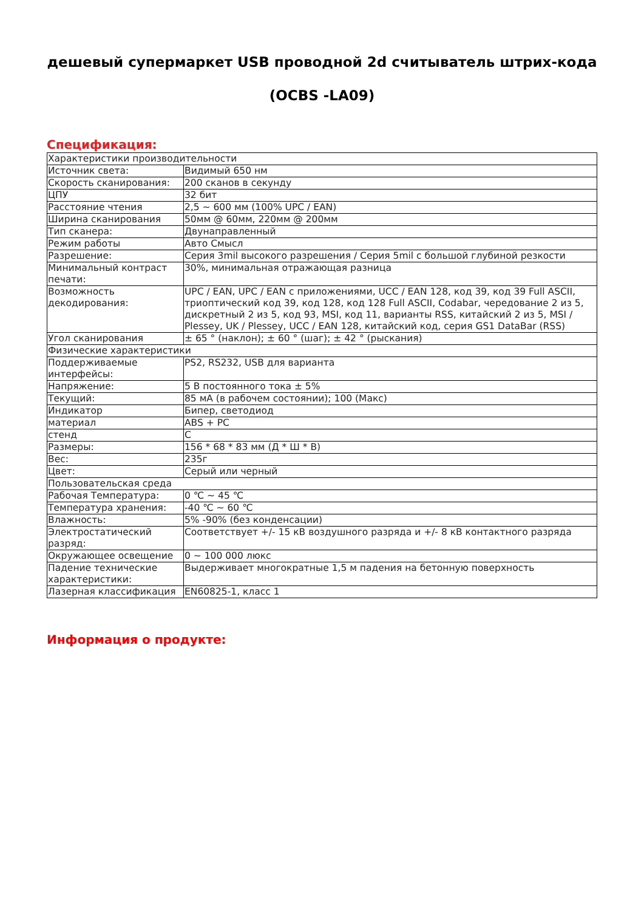дешевый супермаркет USB проводной 2d считыватель штрих-кода
(OCBS -LA09)
Спецификация:
| Характеристики производительности | |
| Источник света: | Видимый 650 нм |
| Скорость сканирования: | 200 сканов в секунду |
| ЦПУ | 32 бит |
| Расстояние чтения | 2,5 ~ 600 мм (100% UPC / EAN) |
| Ширина сканирования | 50мм @ 60мм, 220мм @ 200мм |
| Тип сканера: | Двунаправленный |
| Режим работы | Авто Смысл |
| Разрешение: | Серия 3mil высокого разрешения / Серия 5mil с большой глубиной резкости |
| Минимальный контраст печати: | 30%, минимальная отражающая разница |
| Возможность декодирования: | UPC / EAN, UPC / EAN с приложениями, UCC / EAN 128, код 39, код 39 Full ASCII, триоптический код 39, код 128, код 128 Full ASCII, Codabar, чередование 2 из 5, дискретный 2 из 5, код 93, MSI, код 11, варианты RSS, китайский 2 из 5, MSI / Plessey, UK / Plessey, UCC / EAN 128, китайский код, серия GS1 DataBar (RSS) |
| Угол сканирования | ± 65 ° (наклон); ± 60 ° (шаг); ± 42 ° (рыскания) |
| Физические характеристики | |
| Поддерживаемые интерфейсы: | PS2, RS232, USB для варианта |
| Напряжение: | 5 В постоянного тока ± 5% |
| Текущий: | 85 мА (в рабочем состоянии); 100 (Макс) |
| Индикатор | Бипер, светодиод |
| материал | ABS + PC |
| стенд | C |
| Размеры: | 156 * 68 * 83 мм (Д * Ш * В) |
| Вес: | 235г |
| Цвет: | Серый или черный |
| Пользовательская среда | |
| Рабочая Температура: | 0 ℃ ~ 45 ℃ |
| Температура хранения: | -40 ℃ ~ 60 ℃ |
| Влажность: | 5% -90% (без конденсации) |
| Электростатический разряд: | Соответствует +/- 15 кВ воздушного разряда и +/- 8 кВ контактного разряда |
| Окружающее освещение | 0 ~ 100 000 люкс |
| Падение технические характеристики: | Выдерживает многократные 1,5 м падения на бетонную поверхность |
| Лазерная классификация | EN60825-1, класс 1 |
Информация о продукте: